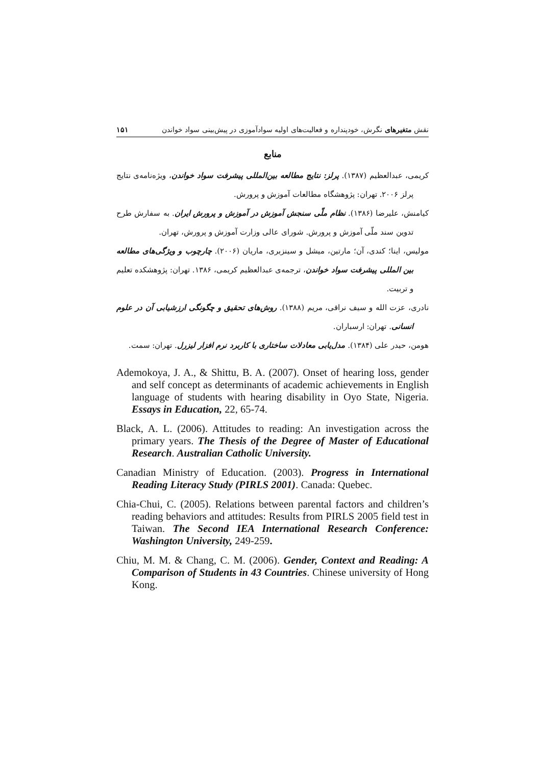نقش متغیرهای نگرش، خودپنداره و فعالیت‌های اولیه سوادآموزی در پیش‌بینی سواد خواندن ۱۵۱
منابع
کریمی، عبدالعظیم (۱۳۸۷). پرلز: نتایج مطالعه بین‌المللی پیشرفت سواد خواندن، ویژه‌نامه‌ی نتایج پرلز ۲۰۰۶. تهران: پژوهشگاه مطالعات آموزش و پرورش.
کیامنش، علیرضا (۱۳۸۶). نظام ملّی سنجش آموزش در آموزش و پرورش ایران. به سفارش طرح تدوین سند ملّی آموزش و پرورش. شورای عالی وزارت آموزش و پرورش، تهران.
مولیس، اینا؛ کندی، آن؛ مارتین، میشل و سینزبری، ماریان (۲۰۰۶). چارچوب و ویژگی‌های مطالعه بین المللی پیشرفت سواد خواندن، ترجمه‌ی عبدالعظیم کریمی، ۱۳۸۶. تهران: پژوهشکده تعلیم و تربیت.
نادری، عزت الله و سیف نراقی، مریم (۱۳۸۸). روش‌های تحقیق و چگونگی ارزشیابی آن در علوم انسانی. تهران: ارسباران.
هومن، حیدر علی (۱۳۸۴). مدل‌یابی معادلات ساختاری با کاربرد نرم افزار لیزرل. تهران: سمت.
Ademokoya, J. A., & Shittu, B. A. (2007). Onset of hearing loss, gender and self concept as determinants of academic achievements in English language of students with hearing disability in Oyo State, Nigeria. Essays in Education, 22, 65-74.
Black, A. L. (2006). Attitudes to reading: An investigation across the primary years. The Thesis of the Degree of Master of Educational Research. Australian Catholic University.
Canadian Ministry of Education. (2003). Progress in International Reading Literacy Study (PIRLS 2001). Canada: Quebec.
Chia-Chui, C. (2005). Relations between parental factors and children’s reading behaviors and attitudes: Results from PIRLS 2005 field test in Taiwan. The Second IEA International Research Conference: Washington University, 249-259.
Chiu, M. M. & Chang, C. M. (2006). Gender, Context and Reading: A Comparison of Students in 43 Countries. Chinese university of Hong Kong.